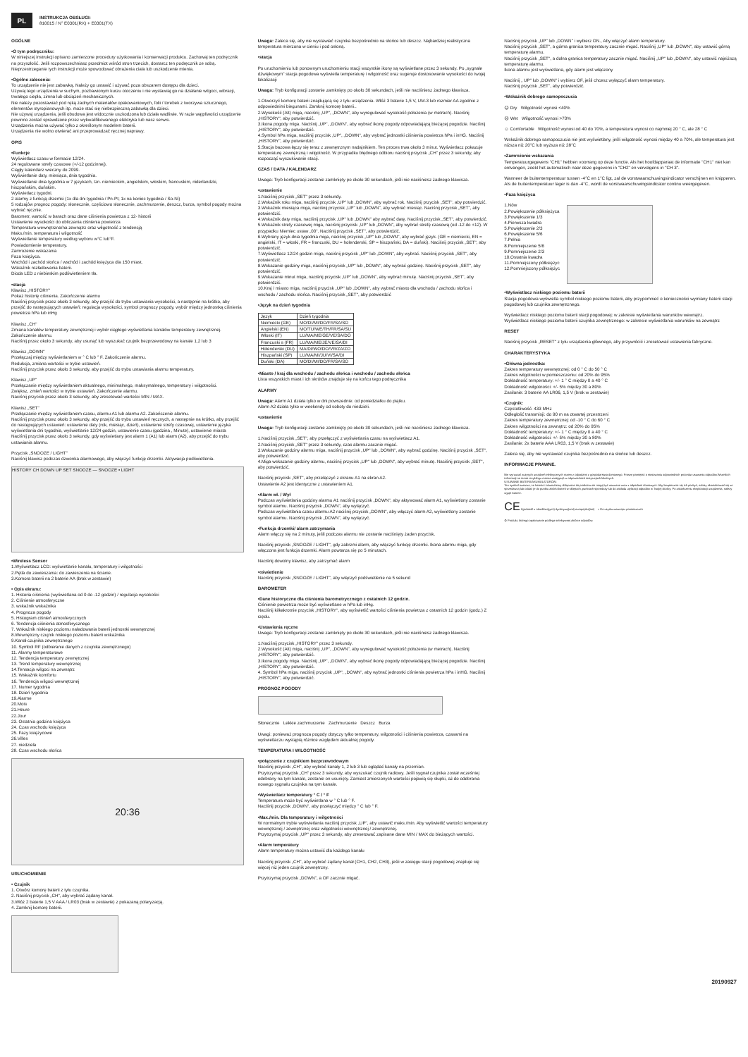PL
INSTRUKCJA OBSŁUGI:
810015 / N° E0301(RX) + E0301(TX)
OGÓLNE
•O tym podręczniku:
W niniejszej instrukcji opisano zamierzone procedury użytkowania i konserwacji produktu. Zachowaj ten podręcznik na przyszłość. Jeśli rozpowszechniasz przedmiot wśród stron trzecich, dostarcz ten podręcznik ze sobą. Nieprzestrzeganie tych instrukcji może spowodować obrażenia ciała lub uszkodzenie mienia.
•Ogólne zalecenia:
To urządzenie nie jest zabawką. Należy go ustawić i używać poza obszarem dostępu dla dzieci.
Używaj tego urządzenia w suchym, pozbawionym kurzu otoczeniu i nie wystawiaj go na działanie wilgoci, wibracji, trwałego ciepła, zimna lub obciążeń mechanicznych.
Nie należy pozostawiać pod ręką żadnych materiałów opakowaniowych, folii / torebek z tworzywa sztucznego, elementów styropianowych itp. może stać się niebezpieczną zabawką dla dzieci.
Nie używaj urządzenia, jeśli obudowa jest widocznie uszkodzona lub działa wadliwie. W razie wątpliwości urządzenie powinno zostać sprawdzone przez wykwalifikowanego elektryka lub nasz serwis.
Urządzenia można używać tylko z określonym modelem baterii.
Urządzenia nie wolno otwierać ani przeprowadzać ręcznej naprawy.
OPIS
•Funkcje
Wyświetlacz czasu w formacie 12/24.
24 regulowane strefy czasowe (+/-12 godzinnej).
Ciągły kalendarz wieczny do 2099.
Wyświetlanie daty, miesiąca, dnia tygodnia.
Wyświetlanie dnia tygodnia w 7 językach, tzn. niemieckim, angielskim, włoskim, francuskim, niderlandzki, hiszpańskim, duńskim.
Wyświetlacz tygodni.
2 alarmy z funkcją drzemki (1x dla dni tygodnia / Pn-Pt; 1x na koniec tygodnia / So-Ni)
5 rodzajów prognoz pogody: słonecznie, częściowo słonecznie, zachmurzenie, deszcz, burza, symbol pogody można wybrać ręcznie.
Barometr, wartość w barach oraz dane ciśnienia powietrza z 12- historii
Ustawienie wysokości do obliczania ciśnienia powietrza
Temperatura wewnętrzna/na zewnątrz oraz wilgotność z tendencją
Maks./min. temperatura i wilgotność
Wyświetlanie temperatury według wyboru w°C lub°F.
Powiadomienie temperatury.
Zamrożenie wskazania
Faza księżyca.
Wschód i zachód słońca / wschód i zachód księżyca dla 150 miast.
Wskaźnik rozładowania baterii.
Dioda LED z niebieskim podświetleniem tła.
•stacja
Klawisz „HISTORY"
Pokaż historię ciśnienia. Zakończenie alarmu
Naciśnij przycisk przez około 3 sekundy, aby przejść do trybu ustawiania wysokości, a następnie na krótko, aby przejść do następujących ustawień: regulacja wysokości, symbol prognozy pogody, wybór między jednostką ciśnienia powietrza hPa lub inHg
Klawisz „CH"
Zmiana kanałów temperatury zewnętrznej i wybór ciągłego wyświetlania kanałów temperatury zewnętrznej. Zakończenie alarmu.
Naciśnij przez około 3 sekundy, aby usunąć lub wyszukać czujnik bezprzewodowy na kanale 1,2 lub 3
Klawisz „DOWN"
Przełączaj między wyświetlaniem w ° C lub ° F. Zakończenie alarmu.
Redukcja, zmiana wartości w trybie ustawień.
Naciśnij przycisk przez około 3 sekundy, aby przejść do trybu ustawiania alarmu temperatury.
Klawisz „UP"
Przełączanie między wyświetlaniem aktualnego, minimalnego, maksymalnego, temperatury i wilgotności.
Zwiększ, zmień wartości w trybie ustawień. Zakończenie alarmu.
Naciśnij przycisk przez około 3 sekundy, aby zresetować wartości MIN / MAX.
Klawisz „SET"
Przełączanie między wyświetlaniem czasu, alarmu A1 lub alarmu A2. Zakończenie alarmu.
Naciśnij przycisk przez około 3 sekundy, aby przejść do trybu ustawień ręcznych, a następnie na krótko, aby przejść do następujących ustawień: ustawienie daty (rok, miesiąc, dzień), ustawienie strefy czasowej, ustawienie języka wyświetlania dni tygodnia, wyświetlanie 12/24 godzin, ustawienie czasu (godzina , Minute), ustawienie miasta
Naciśnij przycisk przez około 3 sekundy, gdy wyświetlany jest alarm 1 (A1) lub alarm (A2), aby przejść do trybu ustawiania alarmu.
Przycisk „SNOOZE / LIGHT"
Naciśnij klawisz podczas dzwonka alarmowego, aby włączyć funkcję drzemki. Aktywacja podświetlenia.
HISTORY CH DOWN UP SET SNOOZE — SNOOZE • LIGHT
•Wireless Sensor
1.Wyświetlacz LCD: wyświetlanie kanału, temperatury i wilgotności
2.Pętla do zawieszania: do zawieszenia na ścianie.
3.Komora baterii na 2 baterie AA (brak w zestawie)
• Opis ekranu:
1. Historia ciśnienia (wyświetlana od 0 do -12 godzin) / regulacja wysokości
2. Ciśnienie atmosferyczne
3. wskaźnik wskaźnika
4. Prognoza pogody
5. Histogram ciśnień atmosferycznych
6. Tendencja ciśnienia atmosferycznego
7. Wskaźnik niskiego poziomu naładowania baterii jednostki wewnętrznej
8.Wewnętrzny czujnik niskiego poziomu baterii wskaźnika
9.Kanał czujnika zewnętrznego
10. Symbol RF (odbieranie danych z czujnika zewnętrznego)
11. Alarmy temperaturowe
12. Tendencja temperatury zewnętrznej
13. Trend temperatury wewnętrznej
14.Tensacja wilgoci na zewnątrz
15. Wskaźnik komfortu
16. Tendencja wilgoci wewnętrznej
17. Numer tygodnia
18. Dzień tygodnia
19.Alarme
20.Mois
21.Heure
22.Jour
23. Ostatnia godzina księżyca
24. Czas wschodu księżyca
25. Fazy księżycowe
26.Villes
27. niedziela
28. Czas wschodu słońca
20:36
URUCHOMIENIE
• Czujnik
1. Otwórz komorę baterii z tyłu czujnika.
2. Naciśnij przycisk „CH", aby wybrać żądany kanał.
3.Włóż 2 baterie 1,5 V AAA / LR03 (brak w zestawie) z pokazaną polaryzacją.
4. Zamknij komorę baterii.
Uwaga: Zaleca się, aby nie wystawiać czujnika bezpośrednio na słońce lub deszcz. Najbardziej realistyczna temperatura mierzona w cieniu i pod osłoną.
•stacja
Po uruchomieniu lub ponownym uruchomieniu stacji wszystkie ikony są wyświetlane przez 3 sekundy. Po „sygnale dźwiękowym" stacja pogodowa wyświetla temperaturę i wilgotność oraz sugeruje dostosowanie wysokości do twojej lokalizacji
Uwaga: Tryb konfiguracji zostanie zamknięty po około 30 sekundach, jeśli nie naciśniesz żadnego klawisza.
1.Otworzyć komorę baterii znajdującą się z tyłu urządzenia. Włóż 3 baterie 1,5 V, UM-3 lub rozmiar AA zgodnie z odpowiednimi biegunami. Zamknij komorę baterii..
2.Wysokość (Alt) miga„ naciśnij „UP", „DOWN", aby wyregulować wysokość położenia (w metrach). Naciśnij „HISTORY", aby potwierdzić.
3.Ikona pogody miga. Naciśnij „UP", „DOWN", aby wybrać ikonę pogody odpowiadającą bieżącej pogodzie. Naciśnij „HISTORY", aby potwierdzić.
4.Symbol hPa miga, naciśnij przycisk „UP", „DOWN", aby wybrać jednostki ciśnienia powietrza hPa i inHG. Naciśnij „HISTORY", aby potwierdzić.
5.Stacja bazowa łączy się teraz z zewnętrznym nadajnikiem. Ten proces trwa około 3 minut. Wyświetlacz pokazuje temperaturę zewnętrzną i wilgotność. W przypadku błędnego odbioru naciśnij przycisk „CH" przez 3 sekundy, aby rozpocząć wyszukiwanie stacji.
CZAS / DATA / KALENDARZ
Uwaga: Tryb konfiguracji zostanie zamknięty po około 30 sekundach, jeśli nie naciśniesz żadnego klawisza.
•ustawienie
1.Naciśnij przycisk „SET" przez 3 sekundy.
2.Wskaźnik roku miga, naciśnij przycisk „UP" lub „DOWN", aby wybrać rok. Naciśnij przycisk „SET", aby potwierdzić.
3.Wskaźnik miesiąca miga, naciśnij przycisk „UP" lub „DOWN", aby wybrać miesiąc. Naciśnij przycisk „SET", aby potwierdzić.
4.Wskaźnik daty miga, naciśnij przycisk „UP" lub „DOWN" aby wybrać datę. Naciśnij przycisk „SET", aby potwierdzić.
5.Wskaźnik strefy czasowej miga, naciśnij przycisk „UP" lub „DOWN", aby wybrać strefę czasową (od -12 do +12). W przypadku Niemiec ustaw „00". Naciśnij przycisk „SET", aby potwierdzić.
6.Wybrany język dnia tygodnia miga, naciśnij przycisk „UP" lub „DOWN", aby wybrać język. (GE = niemiecki, EN = angielski, IT = włoski, FR = francuski, DU = holenderski, SP = hiszpański, DA = duński). Naciśnij przycisk „SET", aby potwierdzić.
7.Wyświetlacz 12/24 godzin miga, naciśnij przycisk „UP" lub „DOWN", aby wybrać. Naciśnij przycisk „SET", aby potwierdzić.
8.Wskazanie godziny miga, naciśnij przycisk „UP" lub „DOWN", aby wybrać godzinę. Naciśnij przycisk „SET", aby potwierdzić.
9.Wskazanie minut miga, naciśnij przycisk „UP" lub „DOWN", aby wybrać minutę. Naciśnij przycisk „SET", aby potwierdzić.
10.Kraj / miasto miga, naciśnij przycisk „UP" lub „DOWN", aby wybrać miasto dla wschodu / zachodu słońca i wschodu / zachodu słońca. Naciśnij przycisk „SET", aby potwierdzić
•Język na dzień tygodnia
| Język | Dzień tygodnia |
| Niemiecki (GE) | MO/DI/MI/DO/FR/SA/SO |
| Angielski (EN) | MO/TU/WE/TH/FR/SA/SU |
| Włoski (IT) | LU/MA/ME/GE/VE/SA/DO |
| Francuski s (FR) | LU/MA/ME/JE/VE/SA/DI |
| Holenderski (DU) | MA/DI/WO/DO/VR/ZA/ZO |
| Hiszpański (SP) | LU/MA/MI/JU/VI/SA/DI |
| Duński (DA) | MO/DI/MI/DO/FR/SA/SO |
•Miasto / kraj dla wschodu / zachodu słońca i wschodu / zachodu słońca
Lista wszystkich miast i ich skrótów znajduje się na końcu tego podręcznika
ALARMY
Uwaga: Alarm A1 działa tylko w dni powszednie: od poniedziałku do piątku.
Alarm A2 działa tylko w weekendy od soboty do niedzieli.
•ustawienie
Uwaga: Tryb konfiguracji zostanie zamknięty po około 30 sekundach, jeśli nie naciśniesz żadnego klawisza.
1.Naciśnij przycisk „SET", aby przełączyć z wyświetlania czasu na wyświetlacz A1.
2.Naciśnij przycisk „SET" przez 3 sekundy, czas alarmu zacznie migać.
3.Wskazanie godziny alarmu miga, naciśnij przycisk „UP" lub „DOWN", aby wybrać godzinę. Naciśnij przycisk „SET", aby potwierdzić.
4.Miga wskazanie godziny alarmu, naciśnij przycisk „UP" lub „DOWN", aby wybrać minutę. Naciśnij przycisk „SET", aby potwierdzić.
Naciśnij przycisk „SET", aby przełączyć z ekranu A1 na ekran A2.
Ustawienie A2 jest identyczne z ustawieniem A1.
•Alarm wł. / Wył
Podczas wyświetlania godziny alarmu A1 naciśnij przycisk „DOWN", aby aktywować alarm A1, wyświetlony zostanie symbol alarmu. Naciśnij przycisk „DOWN", aby wyłączyć.
Podczas wyświetlania czasu alarmu A2 naciśnij przycisk „DOWN", aby włączyć alarm A2, wyświetlony zostanie symbol alarmu. Naciśnij przycisk „DOWN", aby wyłączyć.
•Funkcja drzemki/ alarm zatrzymania
Alarm włączy się na 2 minuty, jeśli podczas alarmu nie zostanie naciśnięty żaden przycisk.
Naciśnij przycisk „SNOOZE / LIGHT", gdy zabrzmi alarm, aby włączyć funkcję drzemki. Ikona alarmu miga, gdy włączona jest funkcja drzemki. Alarm powtarza się po 5 minutach.
Naciśnij dowolny klawisz, aby zatrzymać alarm
•oświetlenie
Naciśnij przycisk „SNOOZE / LIGHT", aby włączyć podświetlenie na 5 sekund
BAROMETER
•Dane historyczne dla ciśnienia barometrycznego z ostatnich 12 godzin.
Ciśnienie powietrza może być wyświetlane w hPa lub inHg.
Naciśnij kilkakrotnie przycisk „HISTORY", aby wyświetlić wartości ciśnienia powietrza z ostatnich 12 godzin (godz.) Z rzędu.
•Ustawienia ręczne
Uwaga: Tryb konfiguracji zostanie zamknięty po około 30 sekundach, jeśli nie naciśniesz żadnego klawisza.
1.Naciśnij przycisk „HISTORY" przez 3 sekundy.
2.Wysokość (Alt) miga„ naciśnij „UP", „DOWN", aby wyregulować wysokość położenia (w metrach). Naciśnij „HISTORY", aby potwierdzić.
3.Ikona pogody miga. Naciśnij „UP", „DOWN", aby wybrać ikonę pogody odpowiadającą bieżącej pogodzie. Naciśnij „HISTORY", aby potwierdzić.
4. Symbol hPa miga, naciśnij przycisk „UP", „DOWN", aby wybrać jednostki ciśnienia powietrza hPa i inHG. Naciśnij „HISTORY", aby potwierdzić.
PROGNOZ POGODY
Słonecznie Lekkie zachmurzenie Zachmurzenie Deszcz Burza
Uwagi: ponieważ prognoza pogody dotyczy tylko temperatury, wilgotności i ciśnienia powietrza, czasami na wyświetlaczu wystąpią różnice względem aktualnej pogody.
TEMPERATURA I WILGOTNOŚĆ
•połączenie z czujnikiem bezprzewodowym
Naciśnij przycisk „CH", aby wybrać kanały 1, 2 lub 3 lub oglądać kanały na przemian.
Przytrzymaj przycisk „CH" przez 3 sekundy, aby wyszukać czujnik radiowy. Jeśli sygnał czujnika został wcześniej odebrany na tym kanale, zostanie on usunięty. Zamiast zmierzonych wartości pojawią się słupki, aż do odebrania nowego sygnału czujnika na tym kanale.
•Wyświetlacz temperatury ° C / ° F
Temperatura może być wyświetlana w ° C lub ° F.
Naciśnij przycisk „DOWN", aby przełączyć między ° C lub ° F.
•Max./min. Dla temperatury i wilgotności
W normalnym trybie wyświetlania naciśnij przycisk „UP", aby ustawić maks./min. Aby wyświetlić wartości temperatury wewnętrznej / zewnętrznej oraz wilgotności wewnętrznej / zewnętrznej.
Przytrzymaj przycisk „UP" przez 3 sekundy, aby zresetować zapisane dane MIN / MAX do bieżących wartości.
•Alarm temperatury
Alarm temperatury można ustawić dla każdego kanału
Naciśnij przycisk „CH", aby wybrać żądany kanał (CH1, CH2, CH3), jeśli w zasięgu stacji pogodowej znajduje się więcej niż jeden czujnik zewnętrzny.
Przytrzymaj przycisk „DOWN", a OF zacznie migać.
Naciśnij przycisk „UP" lub „DOWN" i wybierz ON., Aby włączyć alarm temperatury.
Naciśnij przycisk „SET", a górna granica temperatury zacznie migać. Naciśnij „UP" lub „DOWN", aby ustawić górną temperaturę alarmu.
Naciśnij przycisk „SET", a dolna granica temperatury zacznie migać. Naciśnij „UP" lub „DOWN", aby ustawić najniższą temperaturę alarmu.
Ikona alarmu jest wyświetlana, gdy alarm jest włączony
Naciśnij „ UP" lub „DOWN" i wybierz OF, jeśli chcesz wyłączyć alarm temperatury.
Naciśnij przycisk „SET", aby potwierdzić.
•Wskaźnik dobrego samopoczucia
☹ Dry Wilgotność wynosi <40%
☹ Wet Wilgotność wynosi >70%
☺ Comfortable Wilgotność wynosi od 40 do 70%, a temperatura wynosi co najmniej 20 ° C, ale 28 ° C
Wskaźnik dobrego samopoczucia nie jest wyświetlany, jeśli wilgotność wynosi między 40 a 70%, ale temperatura jest niższa niż 20°C lub wyższa niż 28°C
•Zamrożenie wskazania
Temperatuurgegevens "CH1" hebben voorrang op deze functie. Als het hoofdapparaat de informatie "CH1" niet kan ontvangen, zoekt het automatisch naar deze gegevens in "CH2" en vervolgens in "CH 3".
Wanneer de buitentemperatuur tussen -4°C en 1°C ligt, zal de vorstwaarschuwingsindicator verschijnen en knipperen.
Als de buitentemperatuur lager is dan -4°C, wordt de vorstwaarschuwingsindicator continu weergegeven.
•Faza księżyca
1.Nów
2.Powiększenie półksiężyca
3.Powiększenie 1/3
4.Pierwsza kwadra
5.Powiększenie 2/3
6.Powiększenie 5/6
7.Pełnia
8.Pomniejszenie 5/6
9.Pomniejszenie 2/3
10.Ostatnia kwadra
11.Pomniejszony półksiężyc
12.Pomniejszony półksiężyc
•Wyświetlacz niskiego poziomu baterii
Stacja pogodowa wyświetla symbol niskiego poziomu baterii, aby przypomnieć o konieczności wymiany baterii stacji pogodowej lub czujnika zewnętrznego.
Wyświetlacz niskiego poziomu baterii stacji pogodowej: w zakresie wyświetlania warunków wewnątrz.
Wyświetlacz niskiego poziomu baterii czujnika zewnętrznego: w zakresie wyświetlania warunków na zewnątrz
RESET
Naciśnij przycisk „RESET" z tyłu urządzenia głównego, aby przywrócić i zresetować ustawienia fabryczne.
CHARAKTERYSTYKA
•Główna jednostka:
Zakres temperatury wewnętrznej: od 0 ° C do 50 ° C
Zakres wilgotności w pomieszczeniu: od 20% do 95%
Dokładność temperatury: +/- 1 ° C między 0 a 40 ° C
Dokładność wilgotności: +/- 5% między 30 a 80%
Zasilanie: 3 baterie AA LR06, 1,5 V (brak w zestawie)
•Czujnik:
Częstotliwość: 433 MHz
Odległość transmisji: do 90 m na otwartej przestrzeni
Zakres temperatury zewnętrznej: od -10 ° C do 60 ° C
Zakres wilgotności na zewnątrz: od 20% do 95%
Dokładność temperatury: +/- 1 ° C między 0 a 40 ° C
Dokładność wilgotności: +/- 5% między 30 a 80%
Zasilanie: 2x baterie AAA LR03, 1,5 V (brak w zestawie)
Zaleca się, aby nie wystawiać czujnika bezpośrednio na słońce lub deszcz.
INFORMACJE PRAWNE.
Nie wyrzucać zużytych urządzeń elektrycznych razem z odpadami z gospodarstwa domowego. Proszę pamiętać o stosowaniu odpowiednich procedur usuwania odpadów.Wszelkich informacji na temat recyklingu można zasięgnąć w odpowiednich instytucjach lokalnych.
USUWANIE BATERII/AKUMULATORÓW:
Ten symbol oznacza, że baterie i akumulatory dołączone do produktu nie mogą być usuwane wraz z odpadami domowymi. Aby bezpiecznie się ich pozbyć, należy skontaktować się ze sprzedawcą lub oddać je do punktu zbiórki baterii w sklepach, punktach sprzedaży lub do zakładu utylizacji odpadów w Twojej okolicy. Po zakończeniu eksploatacji urządzenia, należy wyjąć baterie.
CE Zgodność z określoną(ymi) dyrektywą(ami) europejską(imi) ⌂ Do użytku wewnątrz pomieszczeń
♻ Produkt, którego opakowanie podlega selektywnej zbiórce odpadów.
20190927